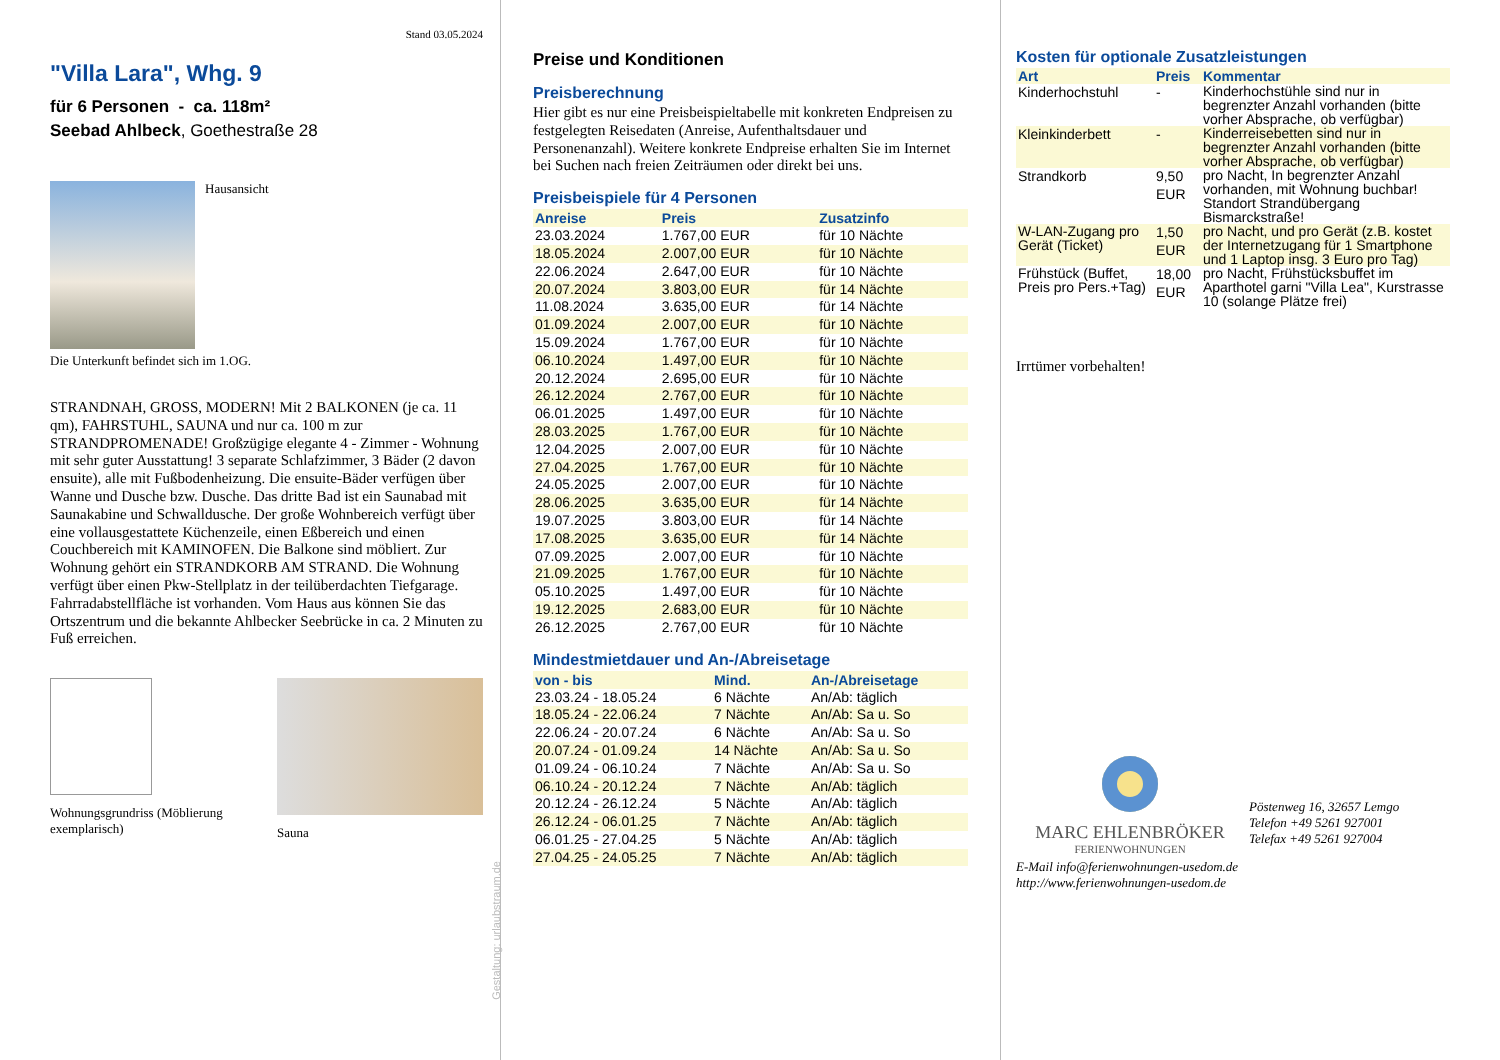Stand 03.05.2024
"Villa Lara", Whg. 9
für 6 Personen - ca. 118m²
Seebad Ahlbeck, Goethestraße 28
Hausansicht
Die Unterkunft befindet sich im 1.OG.
STRANDNAH, GROSS, MODERN! Mit 2 BALKONEN (je ca. 11 qm), FAHRSTUHL, SAUNA und nur ca. 100 m zur STRANDPROMENADE! Großzügige elegante 4 - Zimmer - Wohnung mit sehr guter Ausstattung! 3 separate Schlafzimmer, 3 Bäder (2 davon ensuite), alle mit Fußbodenheizung. Die ensuite-Bäder verfügen über Wanne und Dusche bzw. Dusche. Das dritte Bad ist ein Saunabad mit Saunakabine und Schwalldusche. Der große Wohnbereich verfügt über eine vollausgestattete Küchenzeile, einen Eßbereich und einen Couchbereich mit KAMINOFEN. Die Balkone sind möbliert. Zur Wohnung gehört ein STRANDKORB AM STRAND. Die Wohnung verfügt über einen Pkw-Stellplatz in der teilüberdachten Tiefgarage. Fahrradabstellfläche ist vorhanden. Vom Haus aus können Sie das Ortszentrum und die bekannte Ahlbecker Seebrücke in ca. 2 Minuten zu Fuß erreichen.
Wohnungsgrundriss (Möblierung exemplarisch)
Sauna
Gestaltung: urlaubstraum.de
Preise und Konditionen
Preisberechnung
Hier gibt es nur eine Preisbeispieltabelle mit konkreten Endpreisen zu festgelegten Reisedaten (Anreise, Aufenthaltsdauer und Personenanzahl). Weitere konkrete Endpreise erhalten Sie im Internet bei Suchen nach freien Zeiträumen oder direkt bei uns.
Preisbeispiele für 4 Personen
| Anreise | Preis | Zusatzinfo |
| --- | --- | --- |
| 23.03.2024 | 1.767,00 EUR | für 10 Nächte |
| 18.05.2024 | 2.007,00 EUR | für 10 Nächte |
| 22.06.2024 | 2.647,00 EUR | für 10 Nächte |
| 20.07.2024 | 3.803,00 EUR | für 14 Nächte |
| 11.08.2024 | 3.635,00 EUR | für 14 Nächte |
| 01.09.2024 | 2.007,00 EUR | für 10 Nächte |
| 15.09.2024 | 1.767,00 EUR | für 10 Nächte |
| 06.10.2024 | 1.497,00 EUR | für 10 Nächte |
| 20.12.2024 | 2.695,00 EUR | für 10 Nächte |
| 26.12.2024 | 2.767,00 EUR | für 10 Nächte |
| 06.01.2025 | 1.497,00 EUR | für 10 Nächte |
| 28.03.2025 | 1.767,00 EUR | für 10 Nächte |
| 12.04.2025 | 2.007,00 EUR | für 10 Nächte |
| 27.04.2025 | 1.767,00 EUR | für 10 Nächte |
| 24.05.2025 | 2.007,00 EUR | für 10 Nächte |
| 28.06.2025 | 3.635,00 EUR | für 14 Nächte |
| 19.07.2025 | 3.803,00 EUR | für 14 Nächte |
| 17.08.2025 | 3.635,00 EUR | für 14 Nächte |
| 07.09.2025 | 2.007,00 EUR | für 10 Nächte |
| 21.09.2025 | 1.767,00 EUR | für 10 Nächte |
| 05.10.2025 | 1.497,00 EUR | für 10 Nächte |
| 19.12.2025 | 2.683,00 EUR | für 10 Nächte |
| 26.12.2025 | 2.767,00 EUR | für 10 Nächte |
Mindestmietdauer und An-/Abreisetage
| von - bis | Mind. | An-/Abreisetage |
| --- | --- | --- |
| 23.03.24 - 18.05.24 | 6 Nächte | An/Ab: täglich |
| 18.05.24 - 22.06.24 | 7 Nächte | An/Ab: Sa u. So |
| 22.06.24 - 20.07.24 | 6 Nächte | An/Ab: Sa u. So |
| 20.07.24 - 01.09.24 | 14 Nächte | An/Ab: Sa u. So |
| 01.09.24 - 06.10.24 | 7 Nächte | An/Ab: Sa u. So |
| 06.10.24 - 20.12.24 | 7 Nächte | An/Ab: täglich |
| 20.12.24 - 26.12.24 | 5 Nächte | An/Ab: täglich |
| 26.12.24 - 06.01.25 | 7 Nächte | An/Ab: täglich |
| 06.01.25 - 27.04.25 | 5 Nächte | An/Ab: täglich |
| 27.04.25 - 24.05.25 | 7 Nächte | An/Ab: täglich |
Kosten für optionale Zusatzleistungen
| Art | Preis | Kommentar |
| --- | --- | --- |
| Kinderhochstuhl | - | Kinderhochstühle sind nur in begrenzter Anzahl vorhanden (bitte vorher Absprache, ob verfügbar) |
| Kleinkinderbett | - | Kinderreisebetten sind nur in begrenzter Anzahl vorhanden (bitte vorher Absprache, ob verfügbar) |
| Strandkorb | 9,50 EUR | pro Nacht, In begrenzter Anzahl vorhanden, mit Wohnung buchbar! Standort Strandübergang Bismarckstraße! |
| W-LAN-Zugang pro Gerät (Ticket) | 1,50 EUR | pro Nacht, und pro Gerät (z.B. kostet der Internetzugang für 1 Smartphone und 1 Laptop insg. 3 Euro pro Tag) |
| Frühstück (Buffet, Preis pro Pers.+Tag) | 18,00 EUR | pro Nacht, Frühstücksbuffet im Aparthotel garni "Villa Lea", Kurstrasse 10 (solange Plätze frei) |
Irrtümer vorbehalten!
MARC EHLENBRÖKER
FERIENWOHNUNGEN
Pöstenweg 16, 32657 Lemgo
Telefon +49 5261 927001
Telefax +49 5261 927004
E-Mail info@ferienwohnungen-usedom.de
http://www.ferienwohnungen-usedom.de